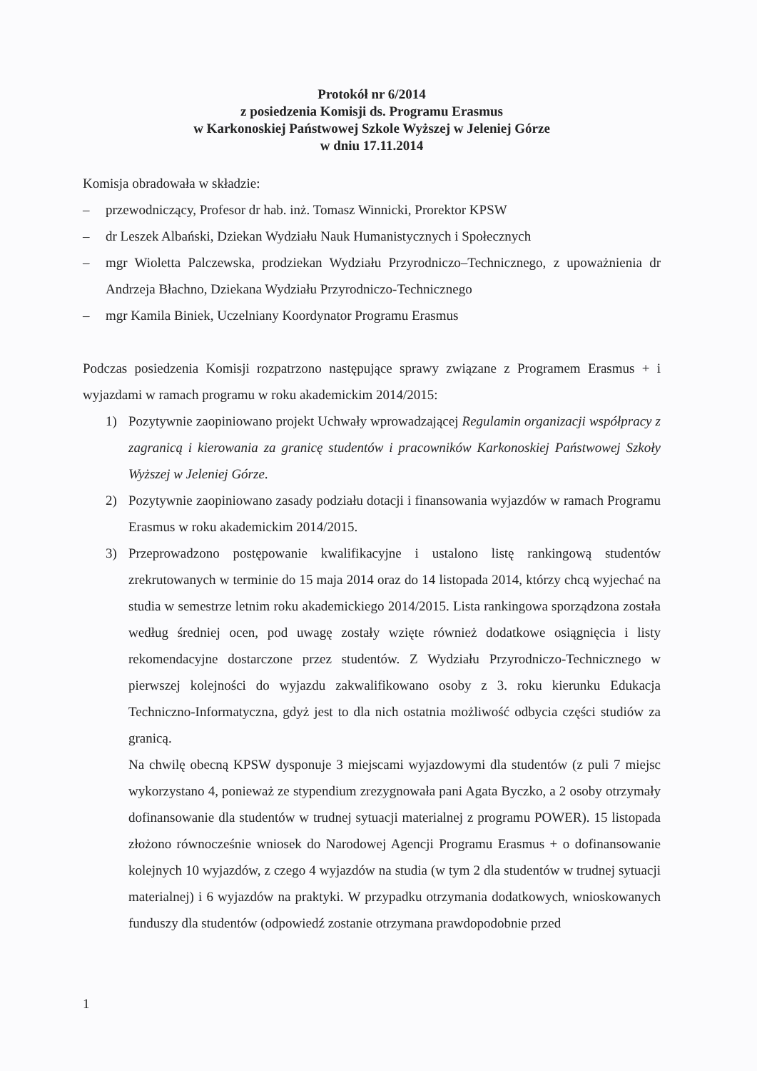Protokół nr 6/2014
z posiedzenia Komisji ds. Programu Erasmus
w Karkonoskiej Państwowej Szkole Wyższej w Jeleniej Górze
w dniu 17.11.2014
Komisja obradowała w składzie:
– przewodniczący, Profesor dr hab. inż. Tomasz Winnicki, Prorektor KPSW
– dr Leszek Albański, Dziekan Wydziału Nauk Humanistycznych i Społecznych
– mgr Wioletta Palczewska, prodziekan Wydziału Przyrodniczo–Technicznego, z upoważnienia dr Andrzeja Błachno, Dziekana Wydziału Przyrodniczo-Technicznego
– mgr Kamila Biniek, Uczelniany Koordynator Programu Erasmus
Podczas posiedzenia Komisji rozpatrzono następujące sprawy związane z Programem Erasmus + i wyjazdami w ramach programu w roku akademickim 2014/2015:
1) Pozytywnie zaopiniowano projekt Uchwały wprowadzającej Regulamin organizacji współpracy z zagranicą i kierowania za granicę studentów i pracowników Karkonoskiej Państwowej Szkoły Wyższej w Jeleniej Górze.
2) Pozytywnie zaopiniowano zasady podziału dotacji i finansowania wyjazdów w ramach Programu Erasmus w roku akademickim 2014/2015.
3) Przeprowadzono postępowanie kwalifikacyjne i ustalono listę rankingową studentów zrekrutowanych w terminie do 15 maja 2014 oraz do 14 listopada 2014, którzy chcą wyjechać na studia w semestrze letnim roku akademickiego 2014/2015. Lista rankingowa sporządzona została według średniej ocen, pod uwagę zostały wzięte również dodatkowe osiągnięcia i listy rekomendacyjne dostarczone przez studentów. Z Wydziału Przyrodniczo-Technicznego w pierwszej kolejności do wyjazdu zakwalifikowano osoby z 3. roku kierunku Edukacja Techniczno-Informatyczna, gdyż jest to dla nich ostatnia możliwość odbycia części studiów za granicą.
Na chwilę obecną KPSW dysponuje 3 miejscami wyjazdowymi dla studentów (z puli 7 miejsc wykorzystano 4, ponieważ ze stypendium zrezygnowała pani Agata Byczko, a 2 osoby otrzymały dofinansowanie dla studentów w trudnej sytuacji materialnej z programu POWER). 15 listopada złożono równocześnie wniosek do Narodowej Agencji Programu Erasmus + o dofinansowanie kolejnych 10 wyjazdów, z czego 4 wyjazdów na studia (w tym 2 dla studentów w trudnej sytuacji materialnej) i 6 wyjazdów na praktyki. W przypadku otrzymania dodatkowych, wnioskowanych funduszy dla studentów (odpowiedź zostanie otrzymana prawdopodobnie przed
1